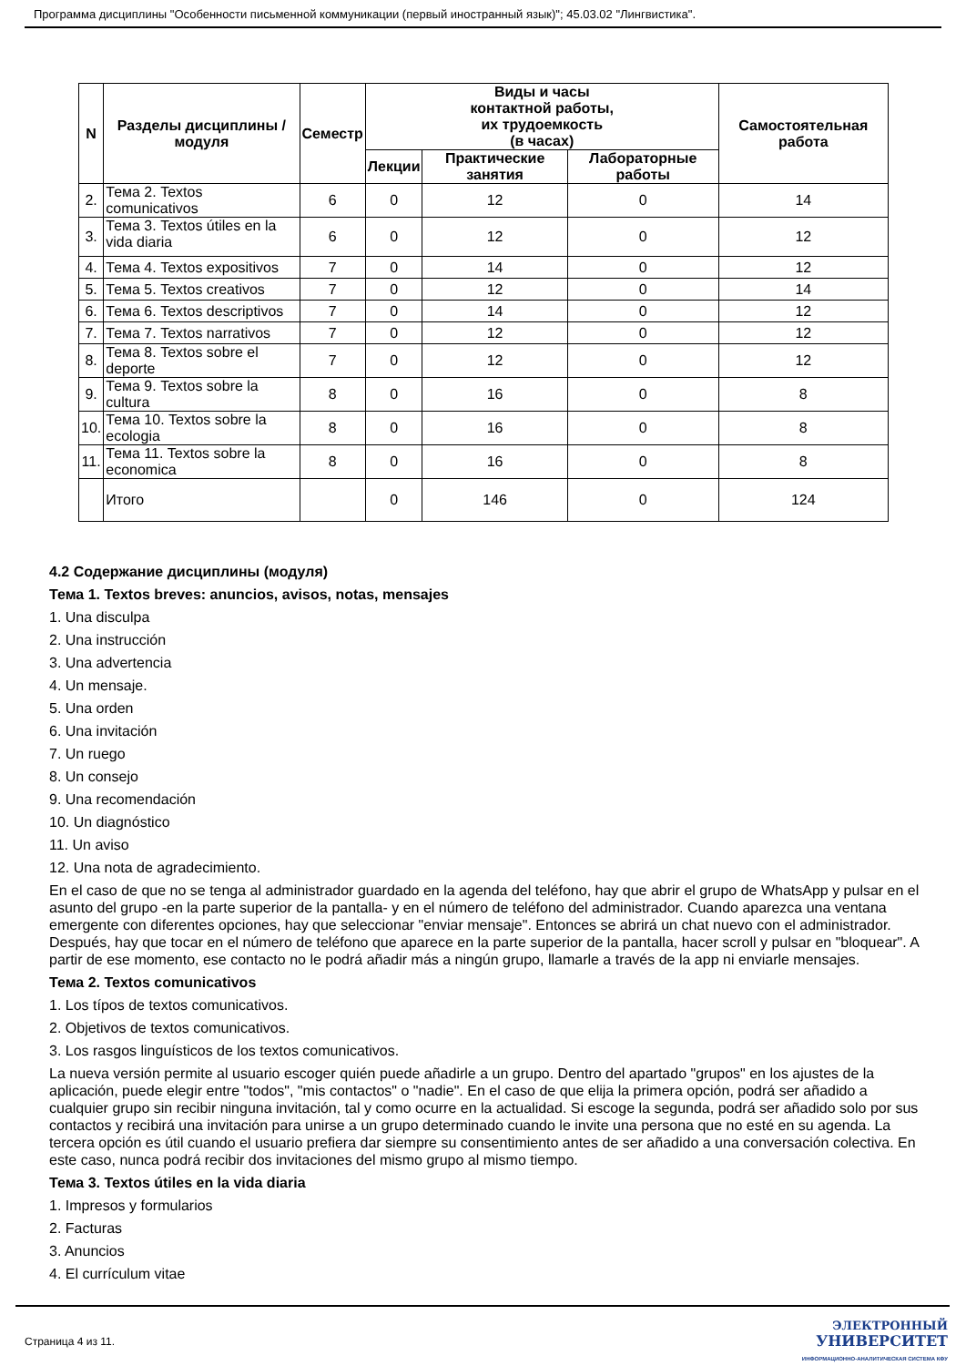Программа дисциплины "Особенности письменной коммуникации (первый иностранный язык)"; 45.03.02 "Лингвистика".
| N | Разделы дисциплины / модуля | Семестр | Виды и часы контактной работы, их трудоемкость (в часах) | | | Самостоятельная работа |
| --- | --- | --- | --- | --- | --- | --- |
| | | | Лекции | Практические занятия | Лабораторные работы | |
| 2. | Тема 2. Textos comunicativos | 6 | 0 | 12 | 0 | 14 |
| 3. | Тема 3. Textos útiles en la vida diaria | 6 | 0 | 12 | 0 | 12 |
| 4. | Тема 4. Textos expositivos | 7 | 0 | 14 | 0 | 12 |
| 5. | Тема 5. Textos creativos | 7 | 0 | 12 | 0 | 14 |
| 6. | Тема 6. Textos descriptivos | 7 | 0 | 14 | 0 | 12 |
| 7. | Тема 7. Textos narrativos | 7 | 0 | 12 | 0 | 12 |
| 8. | Тема 8. Textos sobre el deporte | 7 | 0 | 12 | 0 | 12 |
| 9. | Тема 9. Textos sobre la cultura | 8 | 0 | 16 | 0 | 8 |
| 10. | Тема 10. Textos sobre la ecologia | 8 | 0 | 16 | 0 | 8 |
| 11. | Тема 11. Textos sobre la economica | 8 | 0 | 16 | 0 | 8 |
| | Итого | | 0 | 146 | 0 | 124 |
4.2 Содержание дисциплины (модуля)
Тема 1. Textos breves: anuncios, avisos, notas, mensajes
1. Una disculpa
2. Una instrucción
3. Una advertencia
4. Un mensaje.
5. Una orden
6. Una invitación
7. Un ruego
8. Un consejo
9. Una recomendación
10. Un diagnóstico
11. Un aviso
12. Una nota de agradecimiento.
En el caso de que no se tenga al administrador guardado en la agenda del teléfono, hay que abrir el grupo de WhatsApp y pulsar en el asunto del grupo -en la parte superior de la pantalla- y en el número de teléfono del administrador. Cuando aparezca una ventana emergente con diferentes opciones, hay que seleccionar "enviar mensaje". Entonces se abrirá un chat nuevo con el administrador. Después, hay que tocar en el número de teléfono que aparece en la parte superior de la pantalla, hacer scroll y pulsar en "bloquear". A partir de ese momento, ese contacto no le podrá añadir más a ningún grupo, llamarle a través de la app ni enviarle mensajes.
Тема 2. Textos comunicativos
1. Los típos de textos comunicativos.
2. Objetivos de textos comunicativos.
3. Los rasgos linguísticos de los textos comunicativos.
La nueva versión permite al usuario escoger quién puede añadirle a un grupo. Dentro del apartado "grupos" en los ajustes de la aplicación, puede elegir entre "todos", "mis contactos" o "nadie". En el caso de que elija la primera opción, podrá ser añadido a cualquier grupo sin recibir ninguna invitación, tal y como ocurre en la actualidad. Si escoge la segunda, podrá ser añadido solo por sus contactos y recibirá una invitación para unirse a un grupo determinado cuando le invite una persona que no esté en su agenda. La tercera opción es útil cuando el usuario prefiera dar siempre su consentimiento antes de ser añadido a una conversación colectiva. En este caso, nunca podrá recibir dos invitaciones del mismo grupo al mismo tiempo.
Тема 3. Textos útiles en la vida diaria
1. Impresos y formularios
2. Facturas
3. Anuncios
4. El currículum vitae
Страница 4 из 11.
ЭЛЕКТРОННЫЙ
УНИВЕРСИТЕТ
ИНФОРМАЦИОННО-АНАЛИТИЧЕСКАЯ СИСТЕМА КФУ